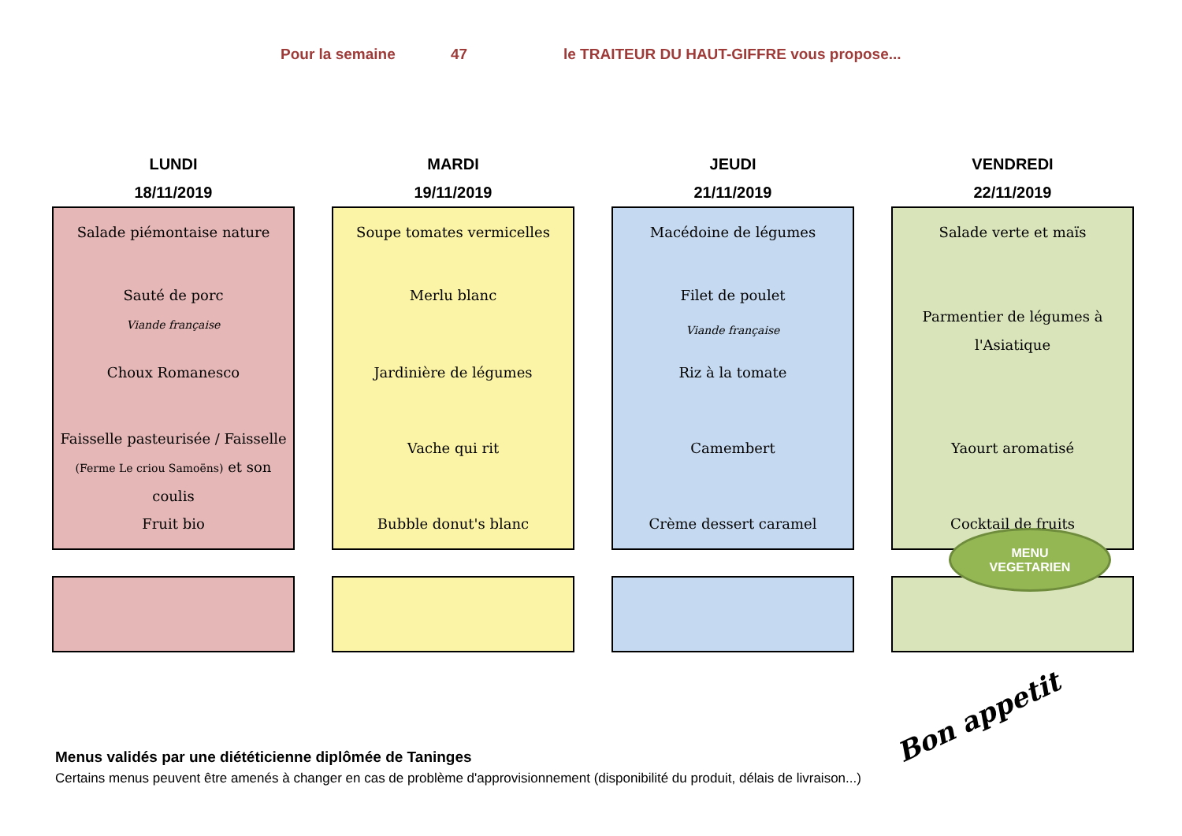Pour la semaine 47 le TRAITEUR DU HAUT-GIFFRE vous propose...
LUNDI
18/11/2019
Salade piémontaise nature
Sauté de porc
Viande française
Choux Romanesco
Faisselle pasteurisée / Faisselle
(Ferme Le criou Samoëns) et son coulis
Fruit bio
MARDI
19/11/2019
Soupe tomates vermicelles
Merlu blanc
Jardinière de légumes
Vache qui rit
Bubble donut's blanc
JEUDI
21/11/2019
Macédoine de légumes
Filet de poulet
Viande française
Riz à la tomate
Camembert
Crème dessert caramel
VENDREDI
22/11/2019
Salade verte et maïs
Parmentier de légumes à
l'Asiatique
Yaourt aromatisé
Cocktail de fruits
MENU
VEGETARIEN
Bon appetit
Menus validés par une diététicienne diplômée de Taninges
Certains menus peuvent être amenés à changer en cas de problème d'approvisionnement (disponibilité du produit, délais de livraison...)